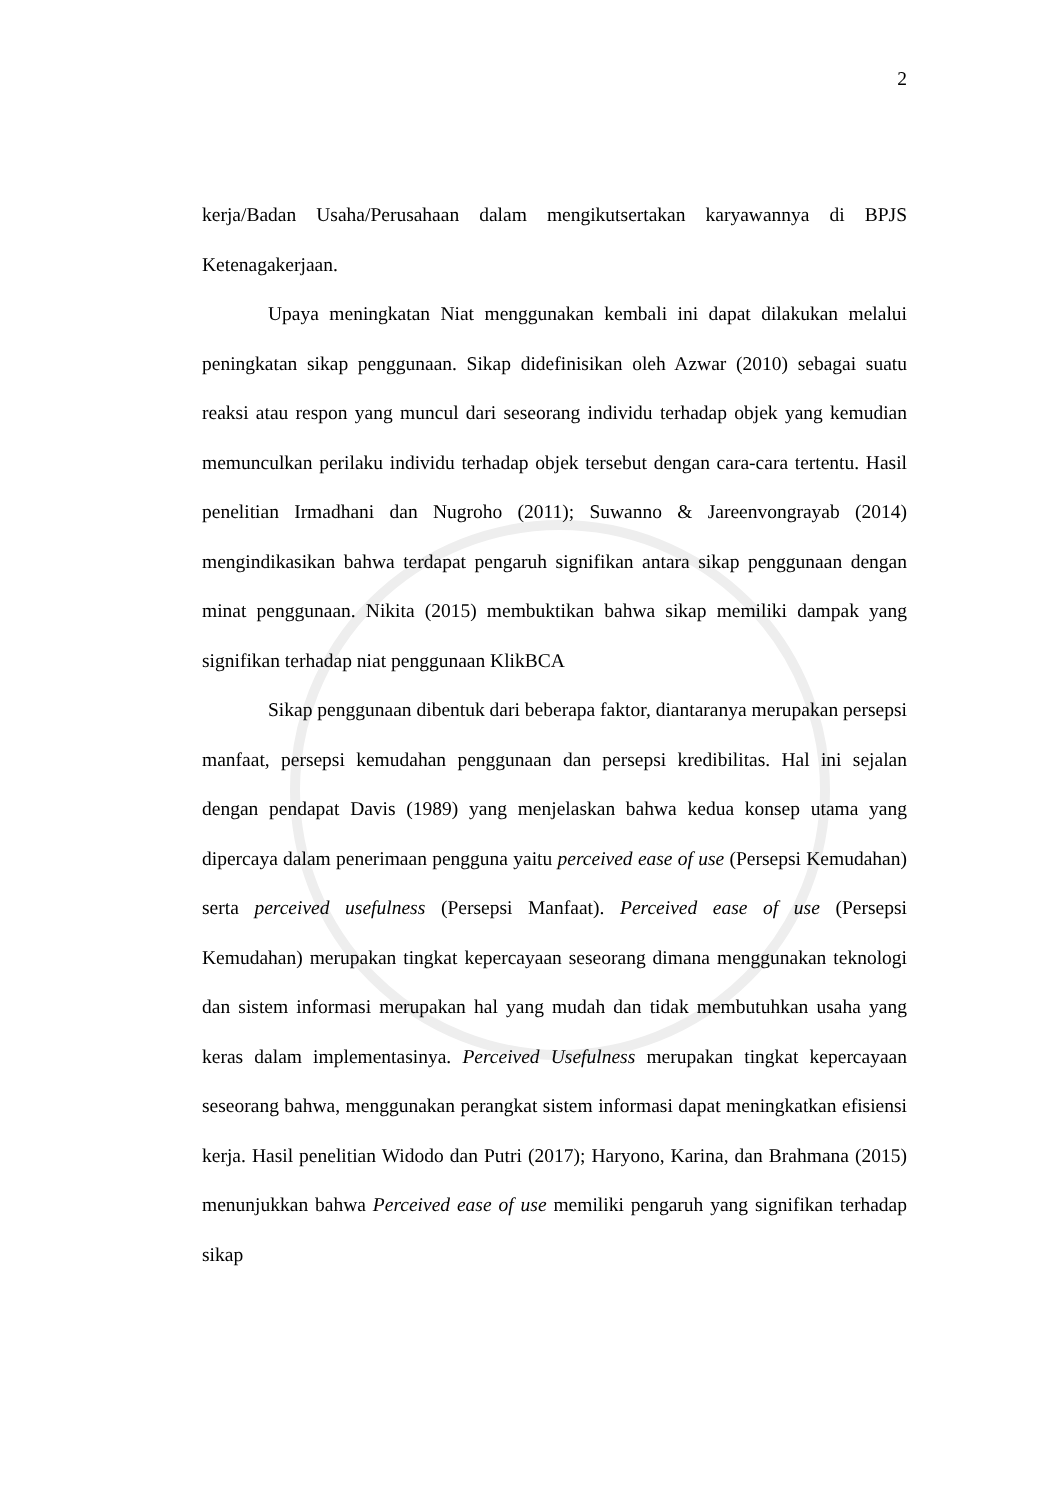2
kerja/Badan Usaha/Perusahaan dalam mengikutsertakan karyawannya di BPJS Ketenagakerjaan.
Upaya meningkatan Niat menggunakan kembali ini dapat dilakukan melalui peningkatan sikap penggunaan. Sikap didefinisikan oleh Azwar (2010) sebagai suatu reaksi atau respon yang muncul dari seseorang individu terhadap objek yang kemudian memunculkan perilaku individu terhadap objek tersebut dengan cara-cara tertentu. Hasil penelitian Irmadhani dan Nugroho (2011); Suwanno & Jareenvongrayab (2014) mengindikasikan bahwa terdapat pengaruh signifikan antara sikap penggunaan dengan minat penggunaan. Nikita (2015) membuktikan bahwa sikap memiliki dampak yang signifikan terhadap niat penggunaan KlikBCA
Sikap penggunaan dibentuk dari beberapa faktor, diantaranya merupakan persepsi manfaat, persepsi kemudahan penggunaan dan persepsi kredibilitas. Hal ini sejalan dengan pendapat Davis (1989) yang menjelaskan bahwa kedua konsep utama yang dipercaya dalam penerimaan pengguna yaitu perceived ease of use (Persepsi Kemudahan) serta perceived usefulness (Persepsi Manfaat). Perceived ease of use (Persepsi Kemudahan) merupakan tingkat kepercayaan seseorang dimana menggunakan teknologi dan sistem informasi merupakan hal yang mudah dan tidak membutuhkan usaha yang keras dalam implementasinya. Perceived Usefulness merupakan tingkat kepercayaan seseorang bahwa, menggunakan perangkat sistem informasi dapat meningkatkan efisiensi kerja. Hasil penelitian Widodo dan Putri (2017); Haryono, Karina, dan Brahmana (2015) menunjukkan bahwa Perceived ease of use memiliki pengaruh yang signifikan terhadap sikap